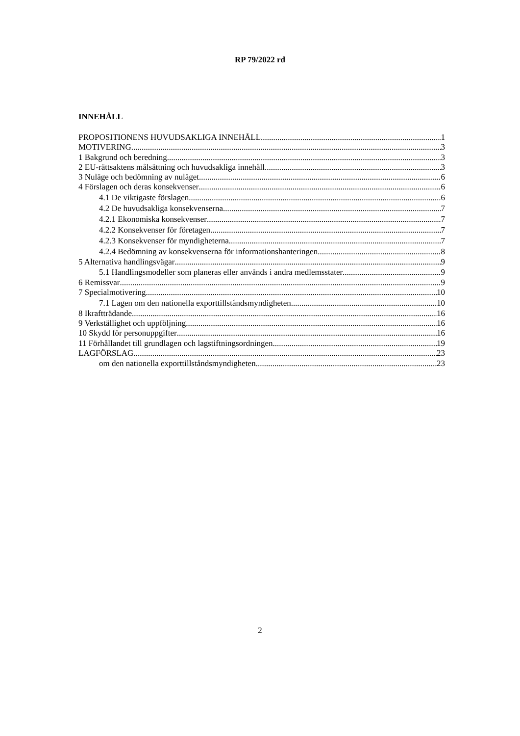RP 79/2022 rd
INNEHÅLL
PROPOSITIONENS HUVUDSAKLIGA INNEHÅLL 1
MOTIVERING 3
1 Bakgrund och beredning 3
2 EU-rättsaktens målsättning och huvudsakliga innehåll 3
3 Nuläge och bedömning av nuläget 6
4 Förslagen och deras konsekvenser 6
4.1 De viktigaste förslagen 6
4.2 De huvudsakliga konsekvenserna 7
4.2.1 Ekonomiska konsekvenser 7
4.2.2 Konsekvenser för företagen 7
4.2.3 Konsekvenser för myndigheterna 7
4.2.4 Bedömning av konsekvenserna för informationshanteringen 8
5 Alternativa handlingsvägar 9
5.1 Handlingsmodeller som planeras eller används i andra medlemsstater 9
6 Remissvar 9
7 Specialmotivering 10
7.1 Lagen om den nationella exporttillståndsmyndigheten 10
8 Ikraftträdande 16
9 Verkställighet och uppföljning 16
10 Skydd för personuppgifter 16
11 Förhållandet till grundlagen och lagstiftningsordningen 19
LAGFÖRSLAG 23
om den nationella exporttillståndsmyndigheten 23
2